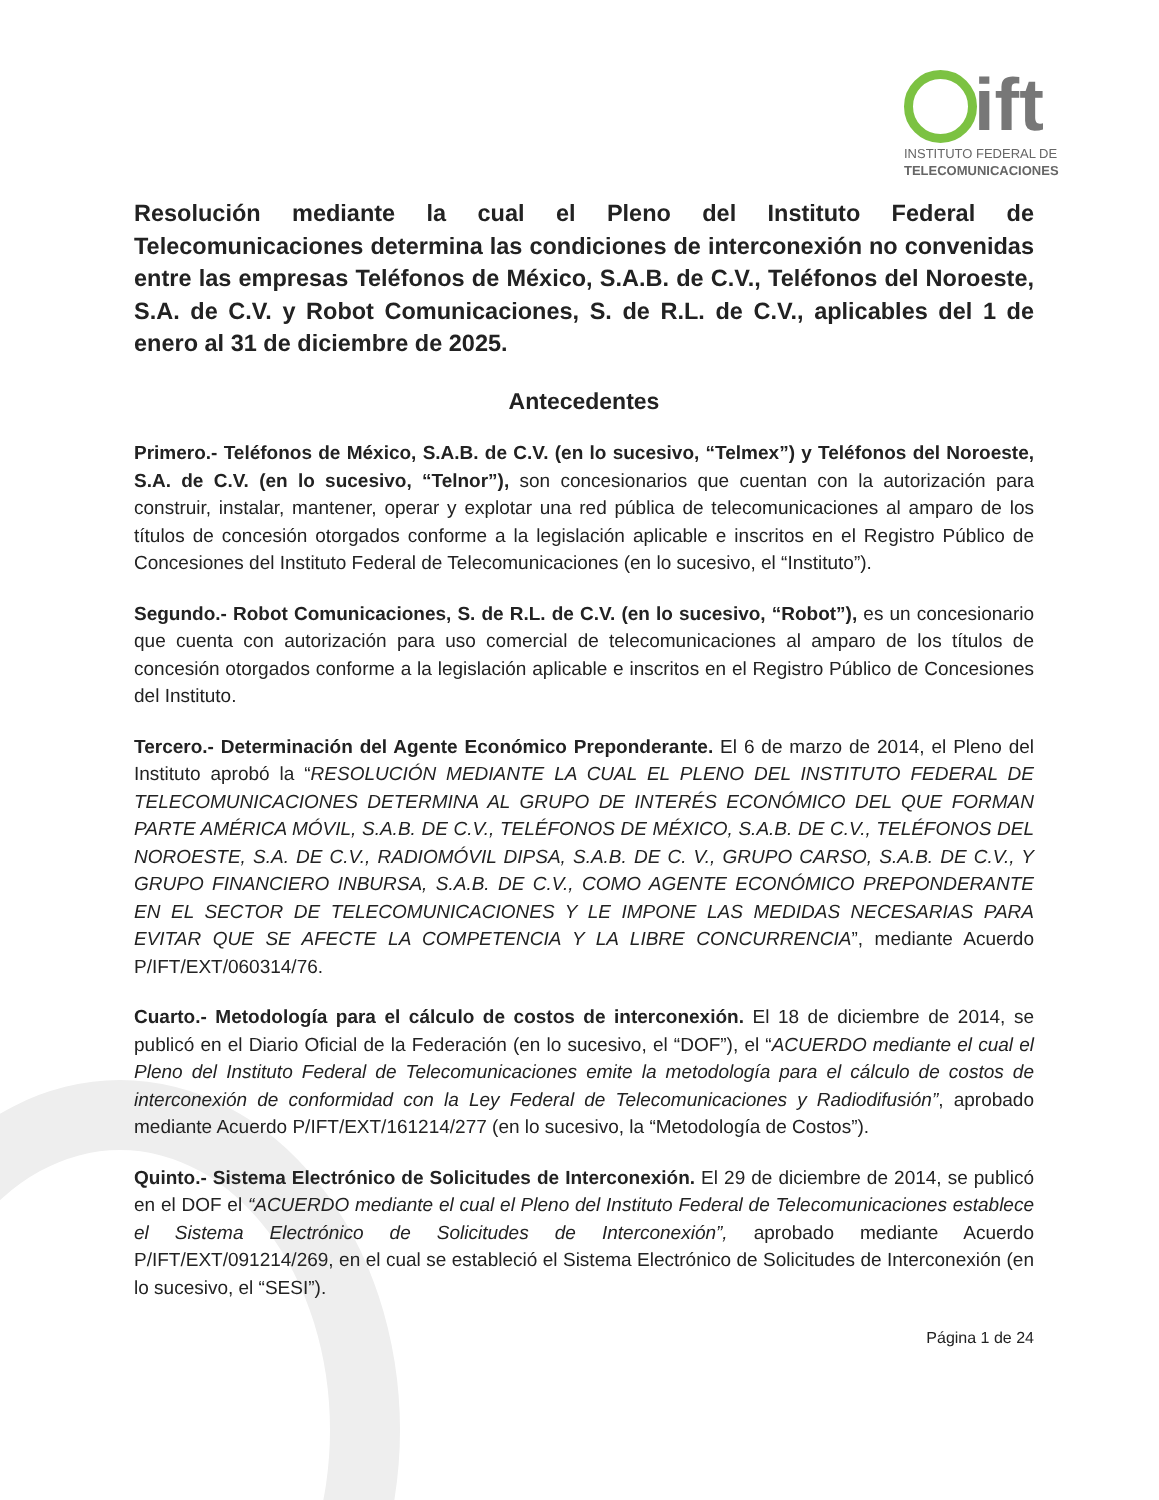ift
INSTITUTO FEDERAL DE
TELECOMUNICACIONES
Resolución mediante la cual el Pleno del Instituto Federal de Telecomunicaciones determina las condiciones de interconexión no convenidas entre las empresas Teléfonos de México, S.A.B. de C.V., Teléfonos del Noroeste, S.A. de C.V. y Robot Comunicaciones, S. de R.L. de C.V., aplicables del 1 de enero al 31 de diciembre de 2025.
Antecedentes
Primero.- Teléfonos de México, S.A.B. de C.V. (en lo sucesivo, “Telmex”) y Teléfonos del Noroeste, S.A. de C.V. (en lo sucesivo, “Telnor”), son concesionarios que cuentan con la autorización para construir, instalar, mantener, operar y explotar una red pública de telecomunicaciones al amparo de los títulos de concesión otorgados conforme a la legislación aplicable e inscritos en el Registro Público de Concesiones del Instituto Federal de Telecomunicaciones (en lo sucesivo, el “Instituto”).
Segundo.- Robot Comunicaciones, S. de R.L. de C.V. (en lo sucesivo, “Robot”), es un concesionario que cuenta con autorización para uso comercial de telecomunicaciones al amparo de los títulos de concesión otorgados conforme a la legislación aplicable e inscritos en el Registro Público de Concesiones del Instituto.
Tercero.- Determinación del Agente Económico Preponderante. El 6 de marzo de 2014, el Pleno del Instituto aprobó la “RESOLUCIÓN MEDIANTE LA CUAL EL PLENO DEL INSTITUTO FEDERAL DE TELECOMUNICACIONES DETERMINA AL GRUPO DE INTERÉS ECONÓMICO DEL QUE FORMAN PARTE AMÉRICA MÓVIL, S.A.B. DE C.V., TELÉFONOS DE MÉXICO, S.A.B. DE C.V., TELÉFONOS DEL NOROESTE, S.A. DE C.V., RADIOMÓVIL DIPSA, S.A.B. DE C. V., GRUPO CARSO, S.A.B. DE C.V., Y GRUPO FINANCIERO INBURSA, S.A.B. DE C.V., COMO AGENTE ECONÓMICO PREPONDERANTE EN EL SECTOR DE TELECOMUNICACIONES Y LE IMPONE LAS MEDIDAS NECESARIAS PARA EVITAR QUE SE AFECTE LA COMPETENCIA Y LA LIBRE CONCURRENCIA”, mediante Acuerdo P/IFT/EXT/060314/76.
Cuarto.- Metodología para el cálculo de costos de interconexión. El 18 de diciembre de 2014, se publicó en el Diario Oficial de la Federación (en lo sucesivo, el “DOF”), el “ACUERDO mediante el cual el Pleno del Instituto Federal de Telecomunicaciones emite la metodología para el cálculo de costos de interconexión de conformidad con la Ley Federal de Telecomunicaciones y Radiodifusión”, aprobado mediante Acuerdo P/IFT/EXT/161214/277 (en lo sucesivo, la “Metodología de Costos”).
Quinto.- Sistema Electrónico de Solicitudes de Interconexión. El 29 de diciembre de 2014, se publicó en el DOF el “ACUERDO mediante el cual el Pleno del Instituto Federal de Telecomunicaciones establece el Sistema Electrónico de Solicitudes de Interconexión”, aprobado mediante Acuerdo P/IFT/EXT/091214/269, en el cual se estableció el Sistema Electrónico de Solicitudes de Interconexión (en lo sucesivo, el “SESI”).
Página 1 de 24